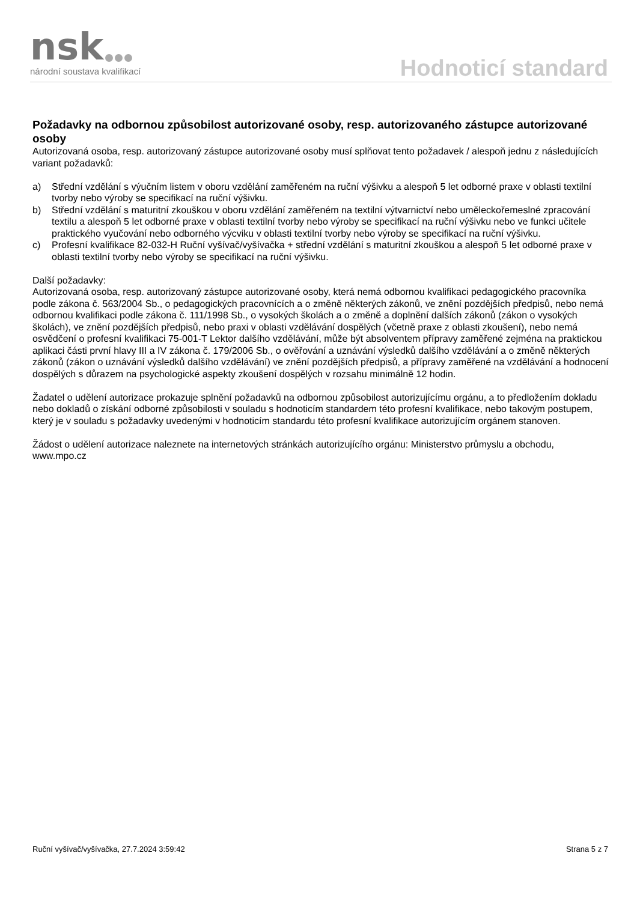nsk národní soustava kvalifikací Hodnoticí standard
Požadavky na odbornou způsobilost autorizované osoby, resp. autorizovaného zástupce autorizované osoby
Autorizovaná osoba, resp. autorizovaný zástupce autorizované osoby musí splňovat tento požadavek / alespoň jednu z následujících variant požadavků:
a) Střední vzdělání s výučním listem v oboru vzdělání zaměřeném na ruční výšivku a alespoň 5 let odborné praxe v oblasti textilní tvorby nebo výroby se specifikací na ruční výšivku.
b) Střední vzdělání s maturitní zkouškou v oboru vzdělání zaměřeném na textilní výtvarnictví nebo uměleckořemeslné zpracování textilu a alespoň 5 let odborné praxe v oblasti textilní tvorby nebo výroby se specifikací na ruční výšivku nebo ve funkci učitele praktického vyučování nebo odborného výcviku v oblasti textilní tvorby nebo výroby se specifikací na ruční výšivku.
c) Profesní kvalifikace 82-032-H Ruční vyšívač/vyšívačka + střední vzdělání s maturitní zkouškou a alespoň 5 let odborné praxe v oblasti textilní tvorby nebo výroby se specifikací na ruční výšivku.
Další požadavky:
Autorizovaná osoba, resp. autorizovaný zástupce autorizované osoby, která nemá odbornou kvalifikaci pedagogického pracovníka podle zákona č. 563/2004 Sb., o pedagogických pracovnících a o změně některých zákonů, ve znění pozdějších předpisů, nebo nemá odbornou kvalifikaci podle zákona č. 111/1998 Sb., o vysokých školách a o změně a doplnění dalších zákonů (zákon o vysokých školách), ve znění pozdějších předpisů, nebo praxi v oblasti vzdělávání dospělých (včetně praxe z oblasti zkoušení), nebo nemá osvědčení o profesní kvalifikaci 75-001-T Lektor dalšího vzdělávání, může být absolventem přípravy zaměřené zejména na praktickou aplikaci části první hlavy III a IV zákona č. 179/2006 Sb., o ověřování a uznávání výsledků dalšího vzdělávání a o změně některých zákonů (zákon o uznávání výsledků dalšího vzdělávání) ve znění pozdějších předpisů, a přípravy zaměřené na vzdělávání a hodnocení dospělých s důrazem na psychologické aspekty zkoušení dospělých v rozsahu minimálně 12 hodin.
Žadatel o udělení autorizace prokazuje splnění požadavků na odbornou způsobilost autorizujícímu orgánu, a to předložením dokladu nebo dokladů o získání odborné způsobilosti v souladu s hodnoticím standardem této profesní kvalifikace, nebo takovým postupem, který je v souladu s požadavky uvedenými v hodnoticím standardu této profesní kvalifikace autorizujícím orgánem stanoven.
Žádost o udělení autorizace naleznete na internetových stránkách autorizujícího orgánu: Ministerstvo průmyslu a obchodu, www.mpo.cz
Ruční vyšívač/vyšívačka, 27.7.2024 3:59:42 Strana 5 z 7